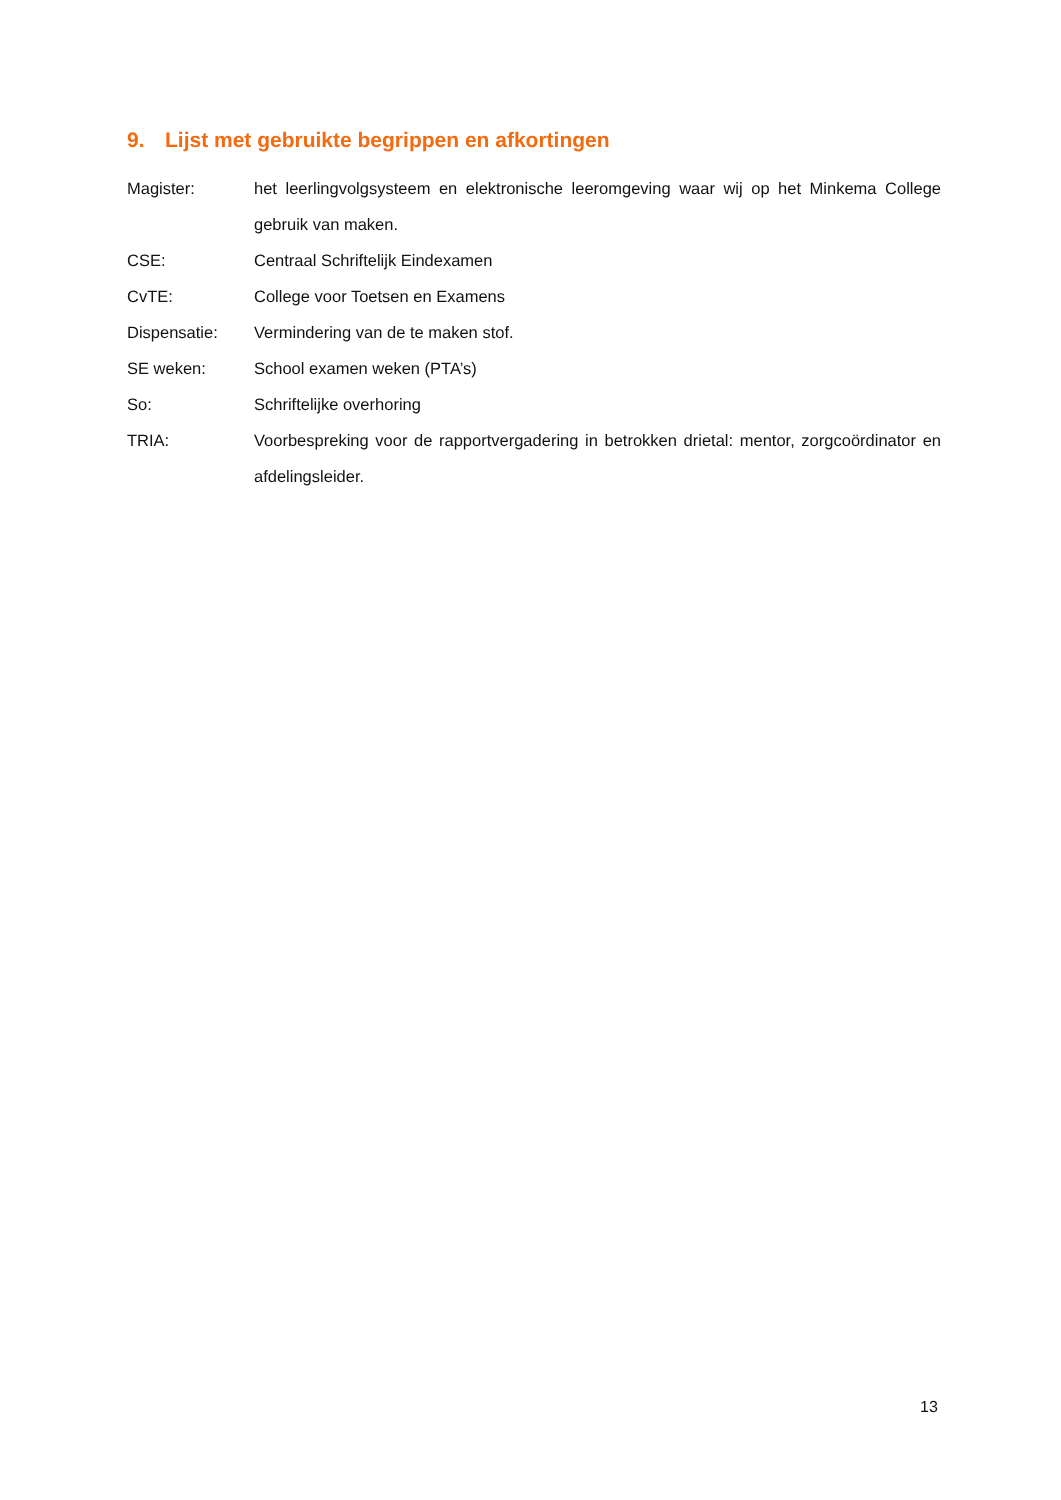9. Lijst met gebruikte begrippen en afkortingen
Magister: het leerlingvolgsysteem en elektronische leeromgeving waar wij op het Minkema College gebruik van maken.
CSE: Centraal Schriftelijk Eindexamen
CvTE: College voor Toetsen en Examens
Dispensatie: Vermindering van de te maken stof.
SE weken: School examen weken (PTA’s)
So: Schriftelijke overhoring
TRIA: Voorbespreking voor de rapportvergadering in betrokken drietal: mentor, zorgcoördinator en afdelingsleider.
13